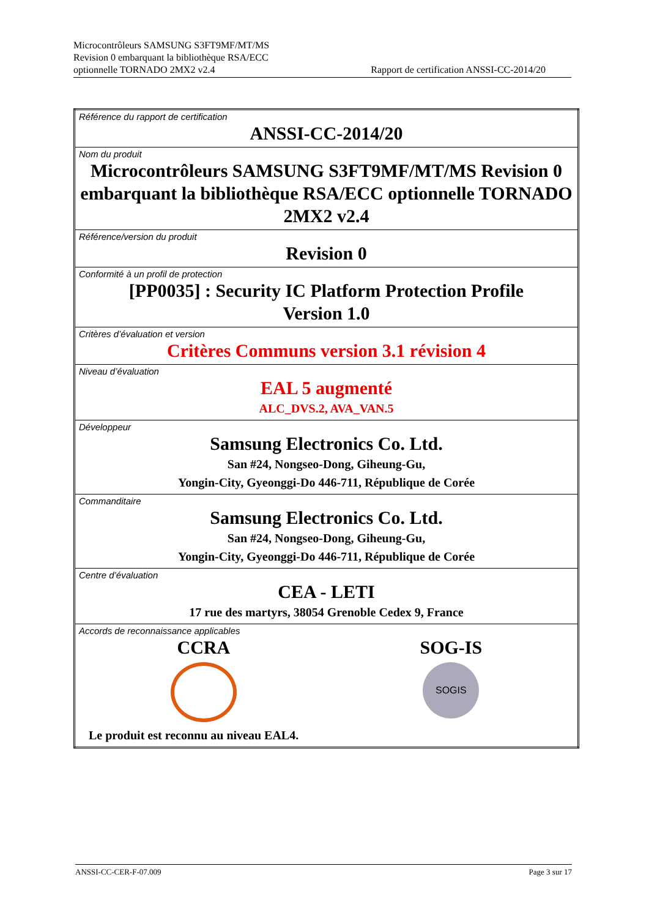Microcontrôleurs SAMSUNG S3FT9MF/MT/MS
Revision 0 embarquant la bibliothèque RSA/ECC
optionnelle TORNADO 2MX2 v2.4
Rapport de certification ANSSI-CC-2014/20
| Référence du rapport de certification ANSSI-CC-2014/20 |
| Nom du produit Microcontrôleurs SAMSUNG S3FT9MF/MT/MS Revision 0 embarquant la bibliothèque RSA/ECC optionnelle TORNADO 2MX2 v2.4 |
| Référence/version du produit Revision 0 |
| Conformité à un profil de protection [PP0035] : Security IC Platform Protection Profile Version 1.0 |
| Critères d’évaluation et version Critères Communs version 3.1 révision 4 |
| Niveau d’évaluation EAL 5 augmenté ALC_DVS.2, AVA_VAN.5 |
| Développeur Samsung Electronics Co. Ltd. San #24, Nongseo-Dong, Giheung-Gu, Yongin-City, Gyeonggi-Do 446-711, République de Corée |
| Commanditaire Samsung Electronics Co. Ltd. San #24, Nongseo-Dong, Giheung-Gu, Yongin-City, Gyeonggi-Do 446-711, République de Corée |
| Centre d’évaluation CEA - LETI 17 rue des martyrs, 38054 Grenoble Cedex 9, France |
| Accords de reconnaissance applicables CCRA SOG-IS SOGIS Le produit est reconnu au niveau EAL4. |
ANSSI-CC-CER-F-07.009 Page 3 sur 17